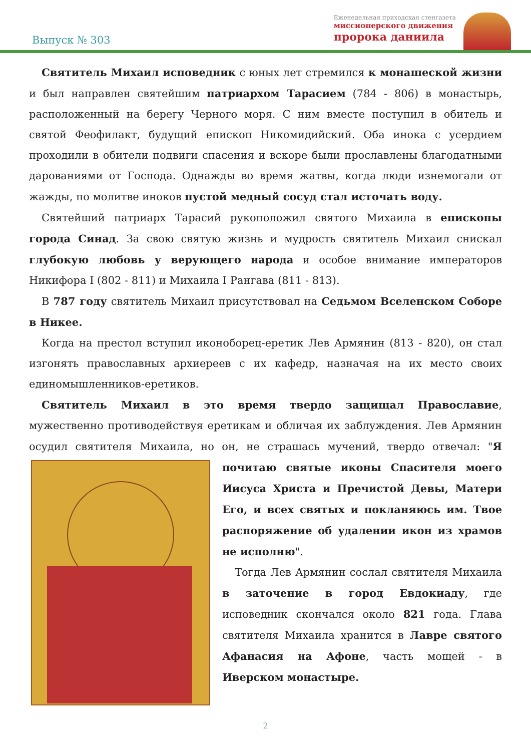Выпуск № 303
Еженедельная приходская стенгазета
миссионерского движения
пророка даниила
Святитель Михаил исповедник с юных лет стремился к монашеской жизни и был направлен святейшим патриархом Тарасием (784 - 806) в монастырь, расположенный на берегу Черного моря. С ним вместе поступил в обитель и святой Феофилакт, будущий епископ Никомидийский. Оба инока с усердием проходили в обители подвиги спасения и вскоре были прославлены благодатными дарованиями от Господа. Однажды во время жатвы, когда люди изнемогали от жажды, по молитве иноков пустой медный сосуд стал источать воду.
Святейший патриарх Тарасий рукоположил святого Михаила в епископы города Синад. За свою святую жизнь и мудрость святитель Михаил снискал глубокую любовь у верующего народа и особое внимание императоров Никифора I (802 - 811) и Михаила I Рангава (811 - 813).
В 787 году святитель Михаил присутствовал на Седьмом Вселенском Соборе в Никее.
Когда на престол вступил иконоборец-еретик Лев Армянин (813 - 820), он стал изгонять православных архиереев с их кафедр, назначая на их место своих единомышленников-еретиков.
Святитель Михаил в это время твердо защищал Православие, мужественно противодействуя еретикам и обличая их заблуждения. Лев Армянин осудил святителя Михаила, но он, не страшась мучений, твердо отвечал: "Я почитаю святые иконы Спасителя моего Иисуса Христа и Пречистой Девы, Матери Его, и всех святых и покланяюсь им. Твое распоряжение об удалении икон из храмов не исполню".
Тогда Лев Армянин сослал святителя Михаила в заточение в город Евдокиаду, где исповедник скончался около 821 года. Глава святителя Михаила хранится в Лавре святого Афанасия на Афоне, часть мощей - в Иверском монастыре.
2